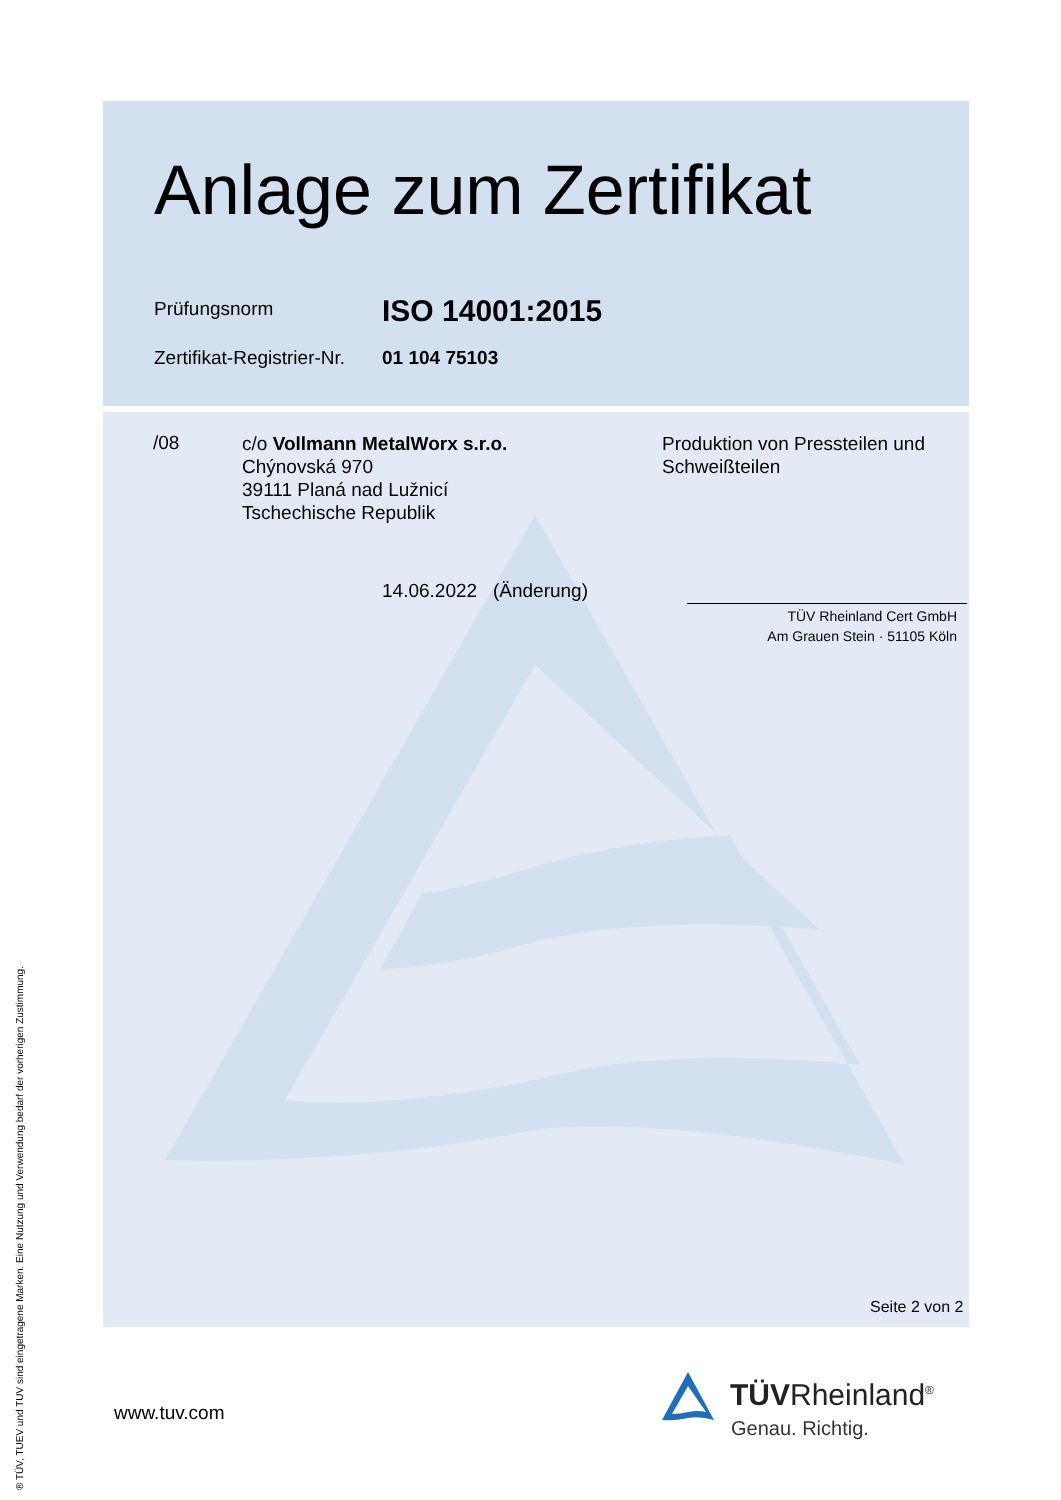Anlage zum Zertifikat
Prüfungsnorm
ISO 14001:2015
Zertifikat-Registrier-Nr.
01 104 75103
/08
c/o Vollmann MetalWorx s.r.o.
Chýnovská 970
39111 Planá nad Lužnicí
Tschechische Republik
Produktion von Pressteilen und
Schweißteilen
14.06.2022 (Änderung)
TÜV Rheinland Cert GmbH
Am Grauen Stein · 51105 Köln
Seite 2 von 2
www.tuv.com TÜVRheinland<sup>®</sup>
Genau. Richtig.
® TÜV, TUEV und TUV sind eingetragene Marken. Eine Nutzung und Verwendung bedarf der vorherigen Zustimmung.